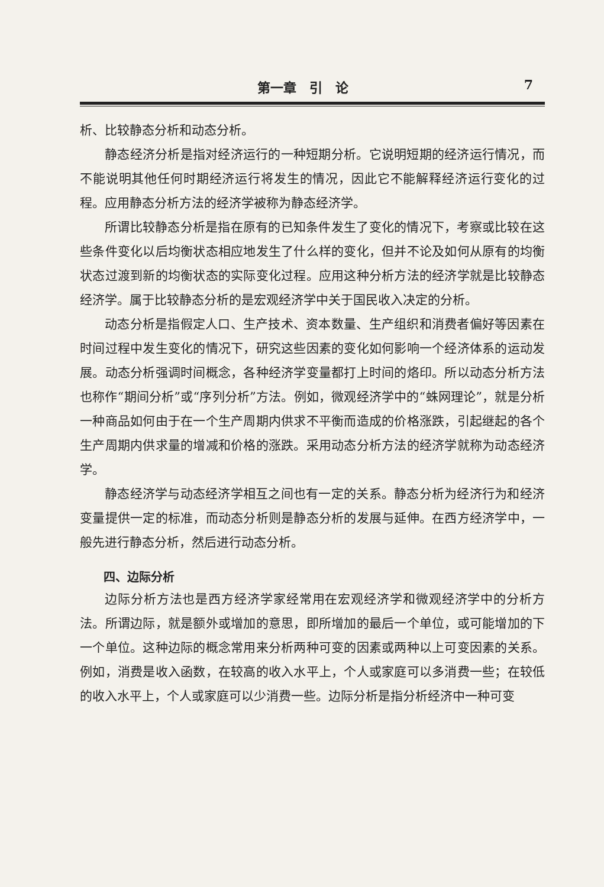第一章　引　论 7
析、比较静态分析和动态分析。
静态经济分析是指对经济运行的一种短期分析。它说明短期的经济运行情况，而不能说明其他任何时期经济运行将发生的情况，因此它不能解释经济运行变化的过程。应用静态分析方法的经济学被称为静态经济学。
所谓比较静态分析是指在原有的已知条件发生了变化的情况下，考察或比较在这些条件变化以后均衡状态相应地发生了什么样的变化，但并不论及如何从原有的均衡状态过渡到新的均衡状态的实际变化过程。应用这种分析方法的经济学就是比较静态经济学。属于比较静态分析的是宏观经济学中关于国民收入决定的分析。
动态分析是指假定人口、生产技术、资本数量、生产组织和消费者偏好等因素在时间过程中发生变化的情况下，研究这些因素的变化如何影响一个经济体系的运动发展。动态分析强调时间概念，各种经济学变量都打上时间的烙印。所以动态分析方法也称作“期间分析”或“序列分析”方法。例如，微观经济学中的“蛛网理论”，就是分析一种商品如何由于在一个生产周期内供求不平衡而造成的价格涨跌，引起继起的各个生产周期内供求量的增减和价格的涨跌。采用动态分析方法的经济学就称为动态经济学。
静态经济学与动态经济学相互之间也有一定的关系。静态分析为经济行为和经济变量提供一定的标准，而动态分析则是静态分析的发展与延伸。在西方经济学中，一般先进行静态分析，然后进行动态分析。
四、边际分析
边际分析方法也是西方经济学家经常用在宏观经济学和微观经济学中的分析方法。所谓边际，就是额外或增加的意思，即所增加的最后一个单位，或可能增加的下一个单位。这种边际的概念常用来分析两种可变的因素或两种以上可变因素的关系。例如，消费是收入函数，在较高的收入水平上，个人或家庭可以多消费一些；在较低的收入水平上，个人或家庭可以少消费一些。边际分析是指分析经济中一种可变